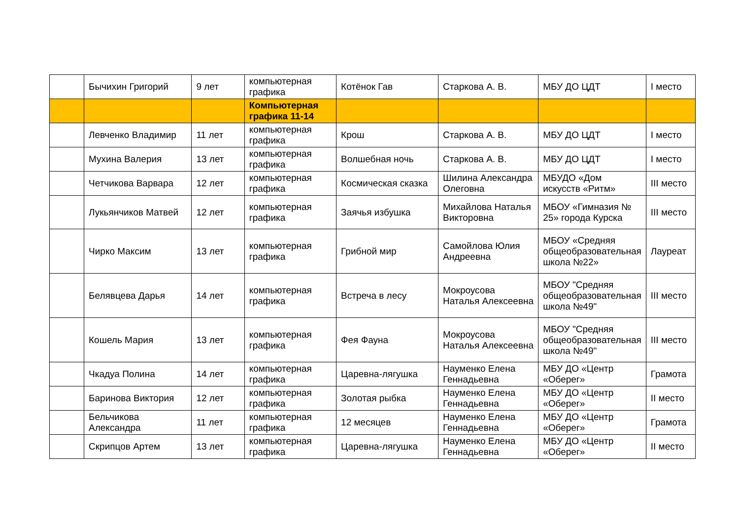| | Бычихин Григорий | 9 лет | компьютерная графика | Котёнок Гав | Старкова А. В. | МБУ ДО ЦДТ | I место |
| | | | Компьютерная графика 11-14 | | | | |
| | Левченко Владимир | 11 лет | компьютерная графика | Крош | Старкова А. В. | МБУ ДО ЦДТ | I место |
| | Мухина Валерия | 13 лет | компьютерная графика | Волшебная ночь | Старкова А. В. | МБУ ДО ЦДТ | I место |
| | Четчикова Варвара | 12 лет | компьютерная графика | Космическая сказка | Шилина Александра Олеговна | МБУДО «Дом искусств «Ритм» | III место |
| | Лукьянчиков Матвей | 12 лет | компьютерная графика | Заячья избушка | Михайлова Наталья Викторовна | МБОУ «Гимназия № 25» города Курска | III место |
| | Чирко Максим | 13 лет | компьютерная графика | Грибной мир | Самойлова Юлия Андреевна | МБОУ «Средняя общеобразовательная школа №22» | Лауреат |
| | Белявцева Дарья | 14 лет | компьютерная графика | Встреча в лесу | Мокроусова Наталья Алексеевна | МБОУ "Средняя общеобразовательная школа №49" | III место |
| | Кошель Мария | 13 лет | компьютерная графика | Фея Фауна | Мокроусова Наталья Алексеевна | МБОУ "Средняя общеобразовательная школа №49" | III место |
| | Чкадуа Полина | 14 лет | компьютерная графика | Царевна-лягушка | Науменко Елена Геннадьевна | МБУ ДО «Центр «Оберег» | Грамота |
| | Баринова Виктория | 12 лет | компьютерная графика | Золотая рыбка | Науменко Елена Геннадьевна | МБУ ДО «Центр «Оберег» | II место |
| | Бельчикова Александра | 11 лет | компьютерная графика | 12 месяцев | Науменко Елена Геннадьевна | МБУ ДО «Центр «Оберег» | Грамота |
| | Скрипцов Артем | 13 лет | компьютерная графика | Царевна-лягушка | Науменко Елена Геннадьевна | МБУ ДО «Центр «Оберег» | II место |